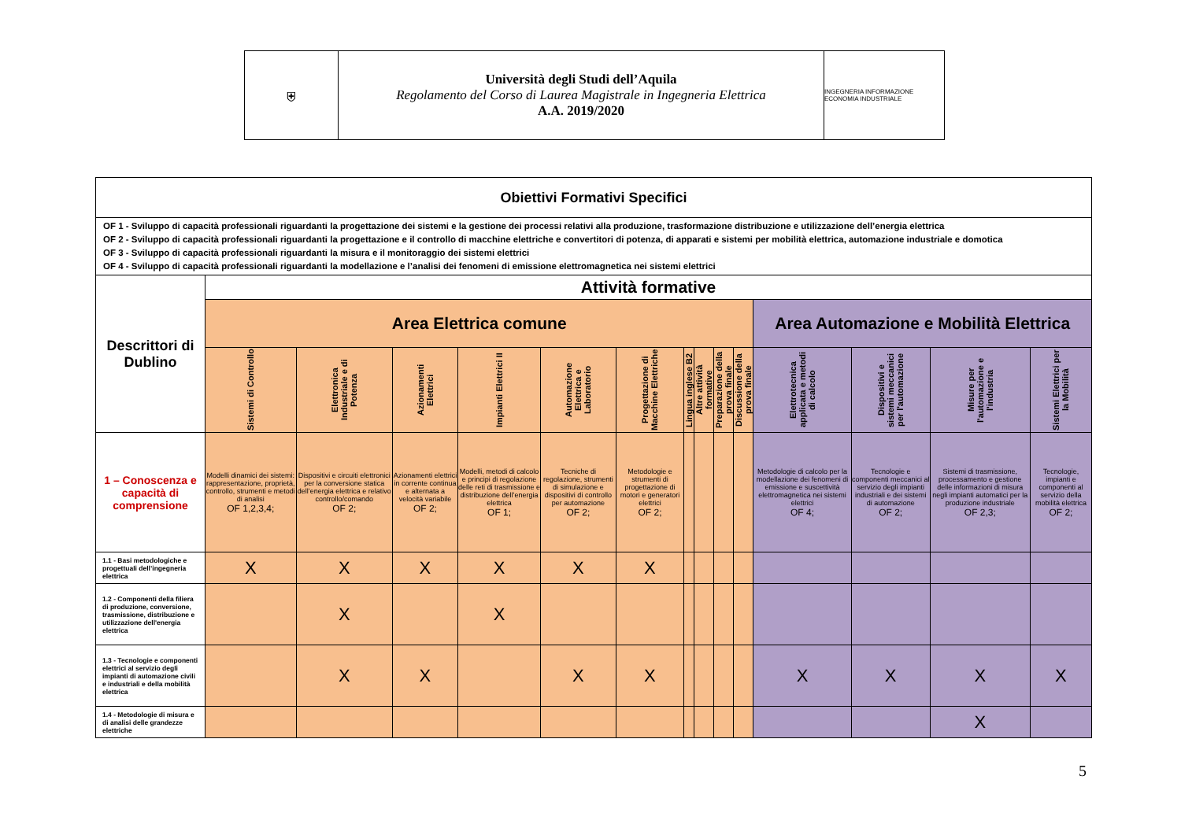⛨ Università degli Studi dell’Aquila
Regolamento del Corso di Laurea Magistrale in Ingegneria Elettrica
A.A. 2019/2020
INGEGNERIA INFORMAZIONE ECONOMIA INDUSTRIALE
| Obiettivi Formativi Specifici | | | | | | | | | | | | | | |
| --- | --- | --- | --- | --- | --- | --- | --- | --- | --- | --- | --- | --- | --- | --- |
| OF 1 - Sviluppo di capacità professionali riguardanti la progettazione dei sistemi e la gestione dei processi relativi alla produzione, trasformazione distribuzione e utilizzazione dell’energia elettrica OF 2 - Sviluppo di capacità professionali riguardanti la progettazione e il controllo di macchine elettriche e convertitori di potenza, di apparati e sistemi per mobilità elettrica, automazione industriale e domotica OF 3 - Sviluppo di capacità professionali riguardanti la misura e il monitoraggio dei sistemi elettrici OF 4 - Sviluppo di capacità professionali riguardanti la modellazione e l’analisi dei fenomeni di emissione elettromagnetica nei sistemi elettrici | | | | | | | | | | | | | | |
| Descrittori di Dublino | Attività formative | | | | | | | | | | | | | |
| | Area Elettrica comune | | | | | | | | | | Area Automazione e Mobilità Elettrica | | | |
| | Sistemi di Controllo | Elettronica Industriale e di Potenza | Azionamenti Elettrici | Impianti Elettrici II | Automazione Elettrica e Laboratorio | Progettazione di Macchine Elettriche | Lingua inglese B2 | Altre attività formative | Preparazione della prova finale | Discussione della prova finale | Elettrotecnica applicata e metodi di calcolo | Dispositivi e sistemi meccanici per l'automazione | Misure per l'automazione e l'industria | Sistemi Elettrici per la Mobilità |
| 1 – Conoscenza e capacità di comprensione | Modelli dinamici dei sistemi: rappresentazione, proprietà, controllo, strumenti e metodi di analisi OF 1,2,3,4; | Dispositivi e circuiti elettronici per la conversione statica dell’energia elettrica e relativo controllo/comando OF 2; | Azionamenti elettrici in corrente continua e alternata a velocità variabile OF 2; | Modelli, metodi di calcolo e principi di regolazione delle reti di trasmissione e distribuzione dell’energia elettrica OF 1; | Tecniche di regolazione, strumenti di simulazione e dispositivi di controllo per automazione OF 2; | Metodologie e strumenti di progettazione di motori e generatori elettrici OF 2; | | | | | Metodologie di calcolo per la modellazione dei fenomeni di emissione e suscettività elettromagnetica nei sistemi elettrici OF 4; | Tecnologie e componenti meccanici al servizio degli impianti industriali e dei sistemi di automazione OF 2; | Sistemi di trasmissione, processamento e gestione delle informazioni di misura negli impianti automatici per la produzione industriale OF 2,3; | Tecnologie, impianti e componenti al servizio della mobilità elettrica OF 2; |
| 1.1 - Basi metodologiche e progettuali dell’ingegneria elettrica | X | X | X | X | X | X | | | | | | | | |
| 1.2 - Componenti della filiera di produzione, conversione, trasmissione, distribuzione e utilizzazione dell'energia elettrica | | X | | X | | | | | | | | | | |
| 1.3 - Tecnologie e componenti elettrici al servizio degli impianti di automazione civili e industriali e della mobilità elettrica | | X | X | | X | X | | | | | X | X | X | X |
| 1.4 - Metodologie di misura e di analisi delle grandezze elettriche | | | | | | | | | | | | | X | |
5